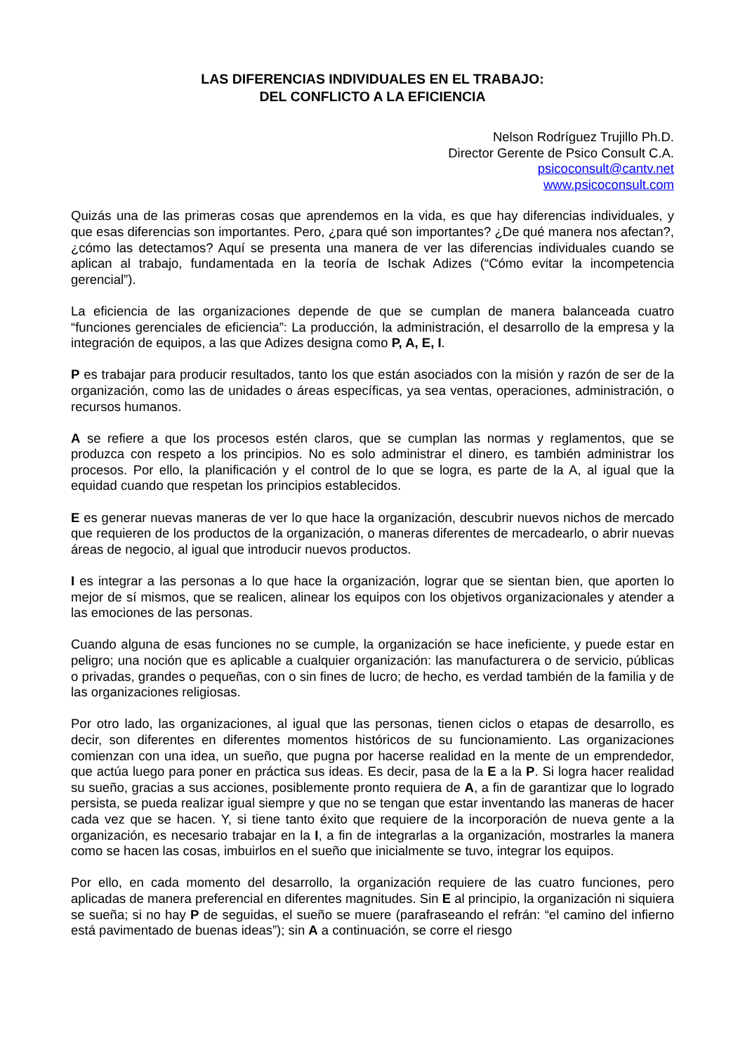LAS DIFERENCIAS INDIVIDUALES EN EL TRABAJO:
DEL CONFLICTO A LA EFICIENCIA
Nelson Rodríguez Trujillo Ph.D.
Director Gerente de Psico Consult C.A.
psicoconsult@cantv.net
www.psicoconsult.com
Quizás una de las primeras cosas que aprendemos en la vida, es que hay diferencias individuales, y que esas diferencias son importantes. Pero, ¿para qué son importantes? ¿De qué manera nos afectan?, ¿cómo las detectamos? Aquí se presenta una manera de ver las diferencias individuales cuando se aplican al trabajo, fundamentada en la teoría de Ischak Adizes (“Cómo evitar la incompetencia gerencial”).
La eficiencia de las organizaciones depende de que se cumplan de manera balanceada cuatro “funciones gerenciales de eficiencia”: La producción, la administración, el desarrollo de la empresa y la integración de equipos, a las que Adizes designa como P, A, E, I.
P es trabajar para producir resultados, tanto los que están asociados con la misión y razón de ser de la organización, como las de unidades o áreas específicas, ya sea ventas, operaciones, administración, o recursos humanos.
A se refiere a que los procesos estén claros, que se cumplan las normas y reglamentos, que se produzca con respeto a los principios. No es solo administrar el dinero, es también administrar los procesos. Por ello, la planificación y el control de lo que se logra, es parte de la A, al igual que la equidad cuando que respetan los principios establecidos.
E es generar nuevas maneras de ver lo que hace la organización, descubrir nuevos nichos de mercado que requieren de los productos de la organización, o maneras diferentes de mercadearlo, o abrir nuevas áreas de negocio, al igual que introducir nuevos productos.
I es integrar a las personas a lo que hace la organización, lograr que se sientan bien, que aporten lo mejor de sí mismos, que se realicen, alinear los equipos con los objetivos organizacionales y atender a las emociones de las personas.
Cuando alguna de esas funciones no se cumple, la organización se hace ineficiente, y puede estar en peligro; una noción que es aplicable a cualquier organización: las manufacturera o de servicio, públicas o privadas, grandes o pequeñas, con o sin fines de lucro; de hecho, es verdad también de la familia y de las organizaciones religiosas.
Por otro lado, las organizaciones, al igual que las personas, tienen ciclos o etapas de desarrollo, es decir, son diferentes en diferentes momentos históricos de su funcionamiento. Las organizaciones comienzan con una idea, un sueño, que pugna por hacerse realidad en la mente de un emprendedor, que actúa luego para poner en práctica sus ideas. Es decir, pasa de la E a la P. Si logra hacer realidad su sueño, gracias a sus acciones, posiblemente pronto requiera de A, a fin de garantizar que lo logrado persista, se pueda realizar igual siempre y que no se tengan que estar inventando las maneras de hacer cada vez que se hacen. Y, si tiene tanto éxito que requiere de la incorporación de nueva gente a la organización, es necesario trabajar en la I, a fin de integrarlas a la organización, mostrarles la manera como se hacen las cosas, imbuirlos en el sueño que inicialmente se tuvo, integrar los equipos.
Por ello, en cada momento del desarrollo, la organización requiere de las cuatro funciones, pero aplicadas de manera preferencial en diferentes magnitudes. Sin E al principio, la organización ni siquiera se sueña; si no hay P de seguidas, el sueño se muere (parafraseando el refrán: “el camino del infierno está pavimentado de buenas ideas”); sin A a continuación, se corre el riesgo